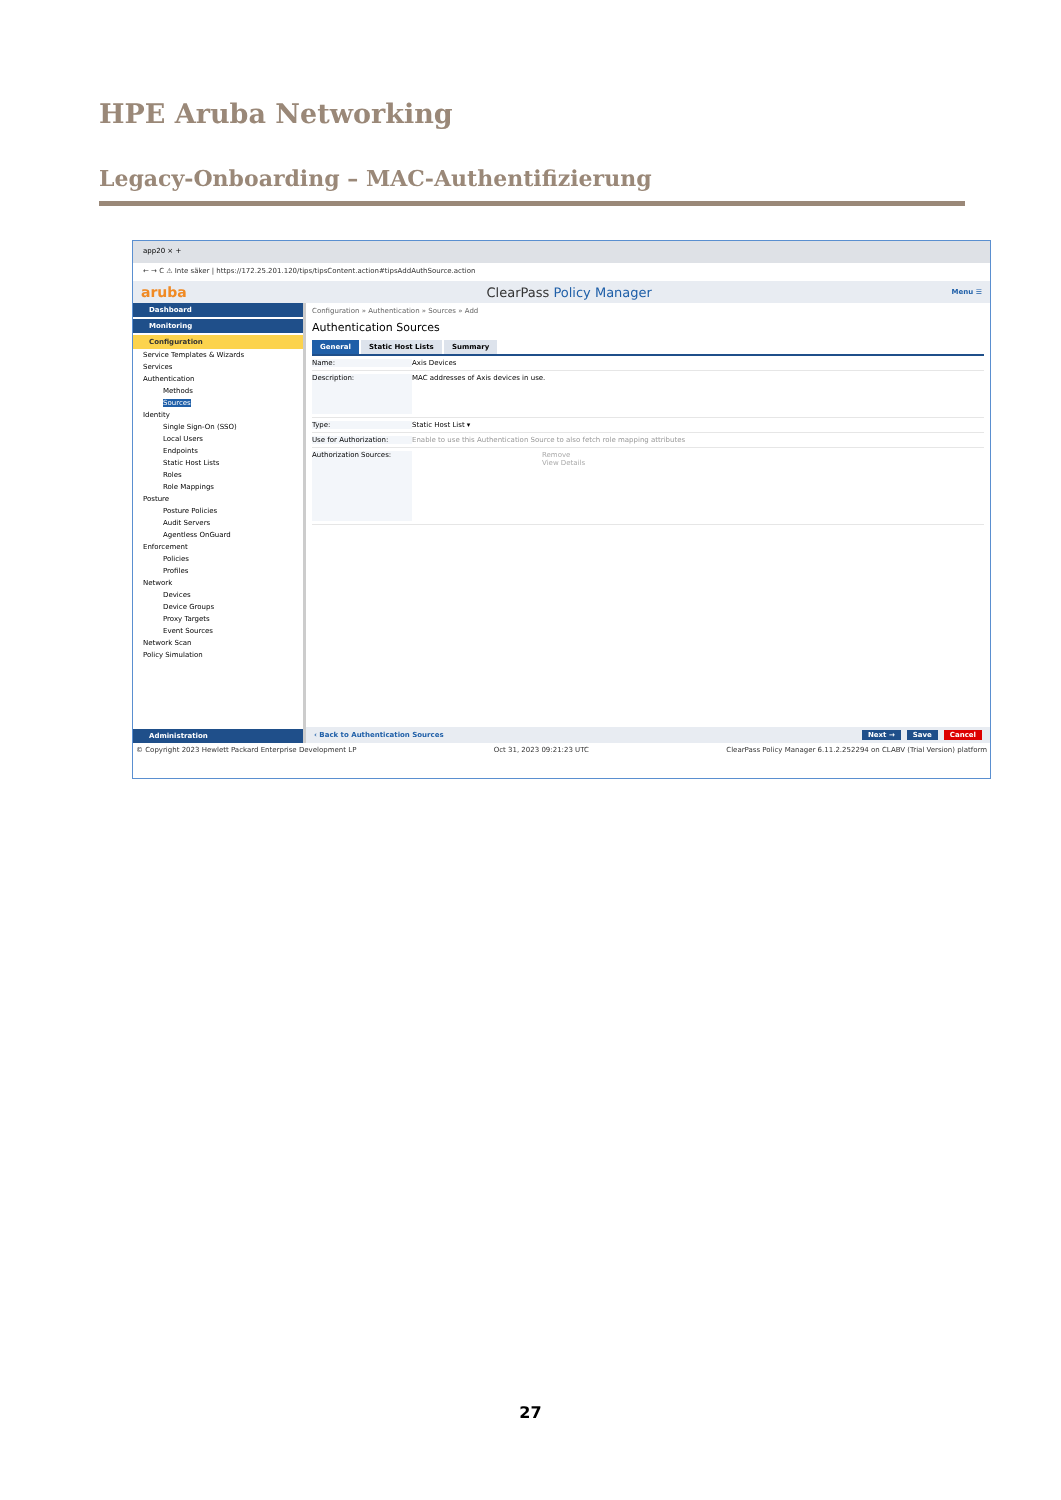HPE Aruba Networking
Legacy-Onboarding – MAC-Authentifizierung
app20 × +
← → C ⚠ Inte säker | https://172.25.201.120/tips/tipsContent.action#tipsAddAuthSource.action
aruba ClearPass Policy Manager Menu ☰
Dashboard
Monitoring
Configuration
Service Templates & Wizards
Services
Authentication
Methods
Sources
Identity
Single Sign-On (SSO)
Local Users
Endpoints
Static Host Lists
Roles
Role Mappings
Posture
Posture Policies
Audit Servers
Agentless OnGuard
Enforcement
Policies
Profiles
Network
Devices
Device Groups
Proxy Targets
Event Sources
Network Scan
Policy Simulation
Administration
Configuration » Authentication » Sources » Add
Authentication Sources
General Static Host Lists Summary
Name: Axis Devices
Description: MAC addresses of Axis devices in use.
Type: Static Host List ▾
Use for Authorization: Enable to use this Authentication Source to also fetch role mapping attributes
Authorization Sources: Remove
View Details
‹ Back to Authentication Sources Next → Save Cancel
© Copyright 2023 Hewlett Packard Enterprise Development LP Oct 31, 2023 09:21:23 UTC ClearPass Policy Manager 6.11.2.252294 on CLABV (Trial Version) platform
27